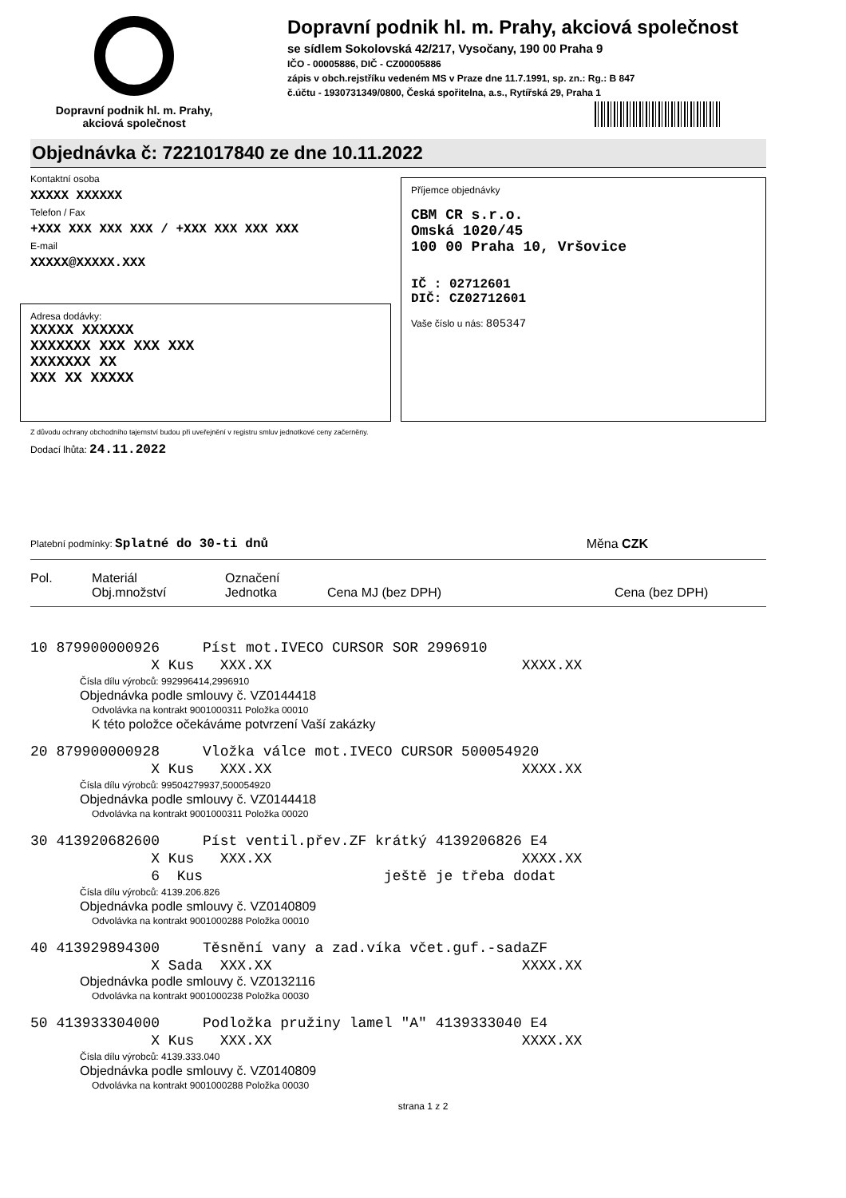Dopravní podnik hl. m. Prahy,
akciová společnost
Dopravní podnik hl. m. Prahy, akciová společnost
se sídlem Sokolovská 42/217, Vysočany, 190 00 Praha 9
IČO - 00005886, DIČ - CZ00005886
zápis v obch.rejstříku vedeném MS v Praze dne 11.7.1991, sp. zn.: Rg.: B 847
č.účtu - 1930731349/0800, Česká spořitelna, a.s., Rytířská 29, Praha 1
Objednávka č: 7221017840 ze dne 10.11.2022
Kontaktní osoba
XXXXX XXXXXX
Telefon / Fax
+XXX XXX XXX XXX / +XXX XXX XXX XXX
E-mail
XXXXX@XXXXX.XXX
Adresa dodávky:
XXXXX XXXXXX
XXXXXXX XXX XXX XXX
XXXXXXX XX
XXX XX XXXXX
Příjemce objednávky
CBM CR s.r.o.
Omská 1020/45
100 00 Praha 10, Vršovice
IČ : 02712601
DIČ: CZ02712601
Vaše číslo u nás: 805347
Z důvodu ochrany obchodního tajemství budou při uveřejnění v registru smluv jednotkové ceny začerněny.
Dodací lhůta: 24.11.2022
Platební podmínky: Splatné do 30-ti dnů Měna CZK
Pol. Materiál
Obj.množství
Označení
Jednotka
Cena MJ (bez DPH)
Cena (bez DPH)
10 879900000926 Píst mot.IVECO CURSOR SOR 2996910 X Kus XXX.XX XXXX.XX
Čísla dílu výrobců: 992996414,2996910
Objednávka podle smlouvy č. VZ0144418
Odvolávka na kontrakt 9001000311 Položka 00010
K této položce očekáváme potvrzení Vaší zakázky
20 879900000928 Vložka válce mot.IVECO CURSOR 500054920 X Kus XXX.XX XXXX.XX
Čísla dílu výrobců: 99504279937,500054920
Objednávka podle smlouvy č. VZ0144418
Odvolávka na kontrakt 9001000311 Položka 00020
30 413920682600 Píst ventil.přev.ZF krátký 4139206826 E4 X Kus XXX.XX XXXX.XX 6 Kus ještě je třeba dodat
Čísla dílu výrobců: 4139.206.826
Objednávka podle smlouvy č. VZ0140809
Odvolávka na kontrakt 9001000288 Položka 00010
40 413929894300 Těsnění vany a zad.víka včet.guf.-sadaZF X Sada XXX.XX XXXX.XX
Objednávka podle smlouvy č. VZ0132116
Odvolávka na kontrakt 9001000238 Položka 00030
50 413933304000 Podložka pružiny lamel "A" 4139333040 E4 X Kus XXX.XX XXXX.XX
Čísla dílu výrobců: 4139.333.040
Objednávka podle smlouvy č. VZ0140809
Odvolávka na kontrakt 9001000288 Položka 00030
strana 1 z 2